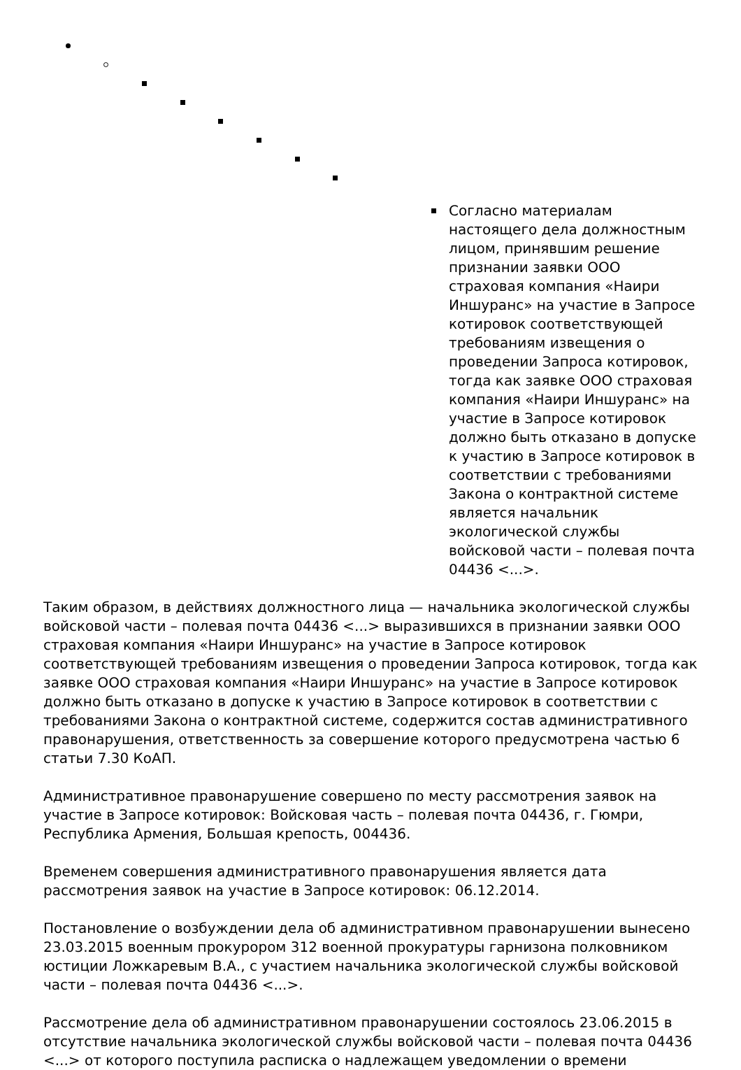Согласно материалам настоящего дела должностным лицом, принявшим решение признании заявки ООО страховая компания «Наири Иншуранс» на участие в Запросе котировок соответствующей требованиям извещения о проведении Запроса котировок, тогда как заявке ООО страховая компания «Наири Иншуранс» на участие в Запросе котировок должно быть отказано в допуске к участию в Запросе котировок в соответствии с требованиями Закона о контрактной системе является начальник экологической службы войсковой части – полевая почта 04436 <...>.
Таким образом, в действиях должностного лица — начальника экологической службы войсковой части – полевая почта 04436 <...> выразившихся в признании заявки ООО страховая компания «Наири Иншуранс» на участие в Запросе котировок соответствующей требованиям извещения о проведении Запроса котировок, тогда как заявке ООО страховая компания «Наири Иншуранс» на участие в Запросе котировок должно быть отказано в допуске к участию в Запросе котировок в соответствии с требованиями Закона о контрактной системе, содержится состав административного правонарушения, ответственность за совершение которого предусмотрена частью 6 статьи 7.30 КоАП.
Административное правонарушение совершено по месту рассмотрения заявок на участие в Запросе котировок: Войсковая часть – полевая почта 04436, г. Гюмри, Республика Армения, Большая крепость, 004436.
Временем совершения административного правонарушения является дата рассмотрения заявок на участие в Запросе котировок: 06.12.2014.
Постановление о возбуждении дела об административном правонарушении вынесено 23.03.2015 военным прокурором 312 военной прокуратуры гарнизона полковником юстиции Ложкаревым В.А., с участием начальника экологической службы войсковой части – полевая почта 04436 <...>.
Рассмотрение дела об административном правонарушении состоялось 23.06.2015 в отсутствие начальника экологической службы войсковой части – полевая почта 04436 <...> от которого поступила расписка о надлежащем уведомлении о времени